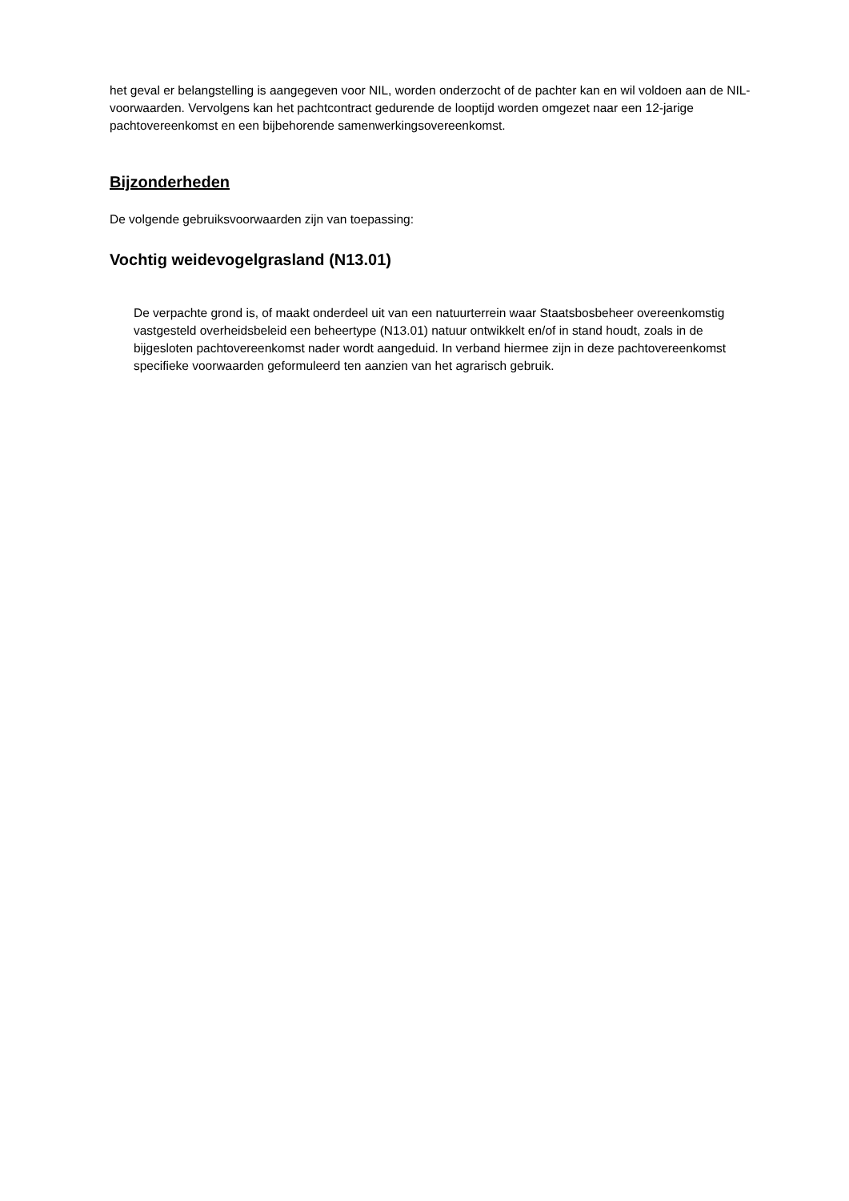het geval er belangstelling is aangegeven voor NIL, worden onderzocht of de pachter kan en wil voldoen aan de NIL-voorwaarden. Vervolgens kan het pachtcontract gedurende de looptijd worden omgezet naar een 12-jarige pachtovereenkomst en een bijbehorende samenwerkingsovereenkomst.
Bijzonderheden
De volgende gebruiksvoorwaarden zijn van toepassing:
Vochtig weidevogelgrasland (N13.01)
De verpachte grond is, of maakt onderdeel uit van een natuurterrein waar Staatsbosbeheer overeenkomstig vastgesteld overheidsbeleid een beheertype (N13.01) natuur ontwikkelt en/of in stand houdt, zoals in de bijgesloten pachtovereenkomst nader wordt aangeduid. In verband hiermee zijn in deze pachtovereenkomst specifieke voorwaarden geformuleerd ten aanzien van het agrarisch gebruik.